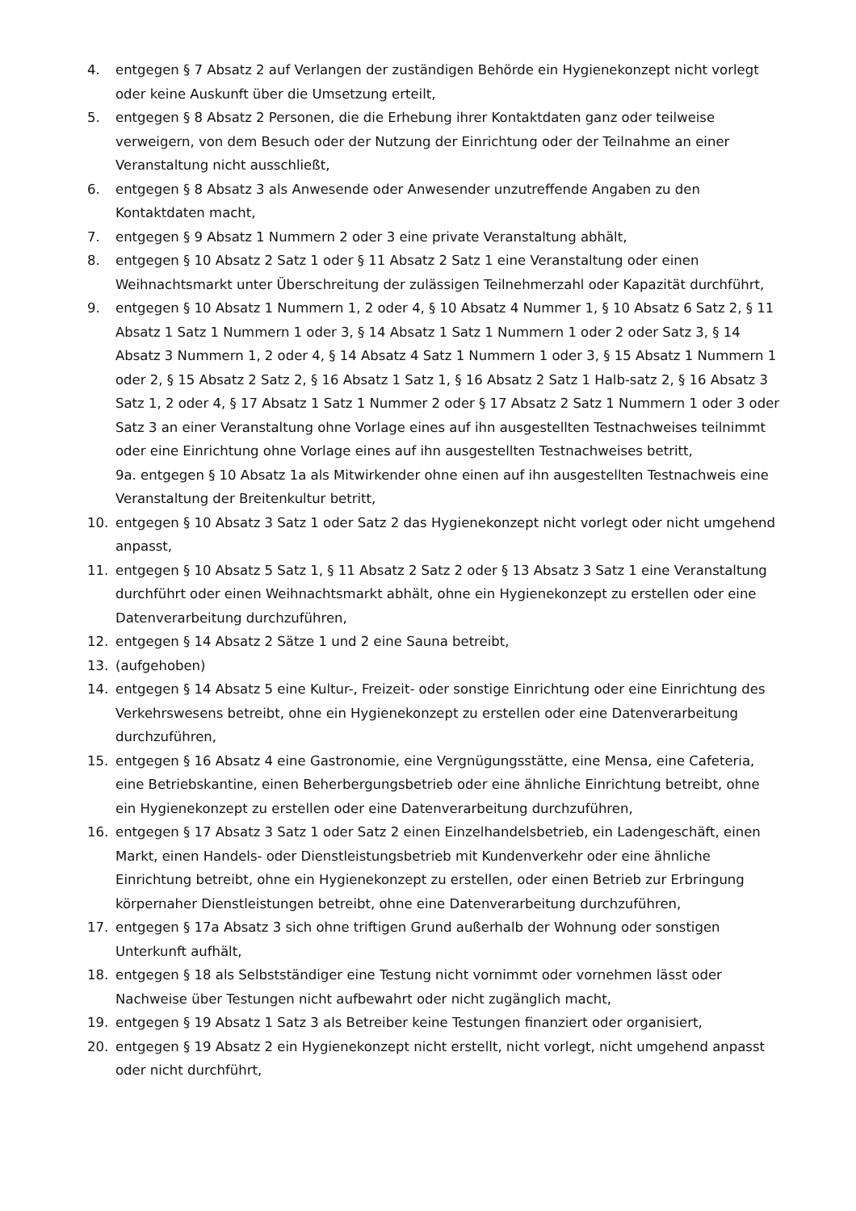4. entgegen § 7 Absatz 2 auf Verlangen der zuständigen Behörde ein Hygienekonzept nicht vorlegt oder keine Auskunft über die Umsetzung erteilt,
5. entgegen § 8 Absatz 2 Personen, die die Erhebung ihrer Kontaktdaten ganz oder teilweise verweigern, von dem Besuch oder der Nutzung der Einrichtung oder der Teilnahme an einer Veranstaltung nicht ausschließt,
6. entgegen § 8 Absatz 3 als Anwesende oder Anwesender unzutreffende Angaben zu den Kontaktdaten macht,
7. entgegen § 9 Absatz 1 Nummern 2 oder 3 eine private Veranstaltung abhält,
8. entgegen § 10 Absatz 2 Satz 1 oder § 11 Absatz 2 Satz 1 eine Veranstaltung oder einen Weihnachtsmarkt unter Überschreitung der zulässigen Teilnehmerzahl oder Kapazität durchführt,
9. entgegen § 10 Absatz 1 Nummern 1, 2 oder 4, § 10 Absatz 4 Nummer 1, § 10 Absatz 6 Satz 2, § 11 Absatz 1 Satz 1 Nummern 1 oder 3, § 14 Absatz 1 Satz 1 Nummern 1 oder 2 oder Satz 3, § 14 Absatz 3 Nummern 1, 2 oder 4, § 14 Absatz 4 Satz 1 Nummern 1 oder 3, § 15 Absatz 1 Nummern 1 oder 2, § 15 Absatz 2 Satz 2, § 16 Absatz 1 Satz 1, § 16 Absatz 2 Satz 1 Halb-satz 2, § 16 Absatz 3 Satz 1, 2 oder 4, § 17 Absatz 1 Satz 1 Nummer 2 oder § 17 Absatz 2 Satz 1 Nummern 1 oder 3 oder Satz 3 an einer Veranstaltung ohne Vorlage eines auf ihn ausgestellten Testnachweises teilnimmt oder eine Einrichtung ohne Vorlage eines auf ihn ausgestellten Testnachweises betritt,
9a. entgegen § 10 Absatz 1a als Mitwirkender ohne einen auf ihn ausgestellten Testnachweis eine Veranstaltung der Breitenkultur betritt,
10. entgegen § 10 Absatz 3 Satz 1 oder Satz 2 das Hygienekonzept nicht vorlegt oder nicht umgehend anpasst,
11. entgegen § 10 Absatz 5 Satz 1, § 11 Absatz 2 Satz 2 oder § 13 Absatz 3 Satz 1 eine Veranstaltung durchführt oder einen Weihnachtsmarkt abhält, ohne ein Hygienekonzept zu erstellen oder eine Datenverarbeitung durchzuführen,
12. entgegen § 14 Absatz 2 Sätze 1 und 2 eine Sauna betreibt,
13. (aufgehoben)
14. entgegen § 14 Absatz 5 eine Kultur-, Freizeit- oder sonstige Einrichtung oder eine Einrichtung des Verkehrswesens betreibt, ohne ein Hygienekonzept zu erstellen oder eine Datenverarbeitung durchzuführen,
15. entgegen § 16 Absatz 4 eine Gastronomie, eine Vergnügungsstätte, eine Mensa, eine Cafeteria, eine Betriebskantine, einen Beherbergungsbetrieb oder eine ähnliche Einrichtung betreibt, ohne ein Hygienekonzept zu erstellen oder eine Datenverarbeitung durchzuführen,
16. entgegen § 17 Absatz 3 Satz 1 oder Satz 2 einen Einzelhandelsbetrieb, ein Ladengeschäft, einen Markt, einen Handels- oder Dienstleistungsbetrieb mit Kundenverkehr oder eine ähnliche Einrichtung betreibt, ohne ein Hygienekonzept zu erstellen, oder einen Betrieb zur Erbringung körpernaher Dienstleistungen betreibt, ohne eine Datenverarbeitung durchzuführen,
17. entgegen § 17a Absatz 3 sich ohne triftigen Grund außerhalb der Wohnung oder sonstigen Unterkunft aufhält,
18. entgegen § 18 als Selbstständiger eine Testung nicht vornimmt oder vornehmen lässt oder Nachweise über Testungen nicht aufbewahrt oder nicht zugänglich macht,
19. entgegen § 19 Absatz 1 Satz 3 als Betreiber keine Testungen finanziert oder organisiert,
20. entgegen § 19 Absatz 2 ein Hygienekonzept nicht erstellt, nicht vorlegt, nicht umgehend anpasst oder nicht durchführt,